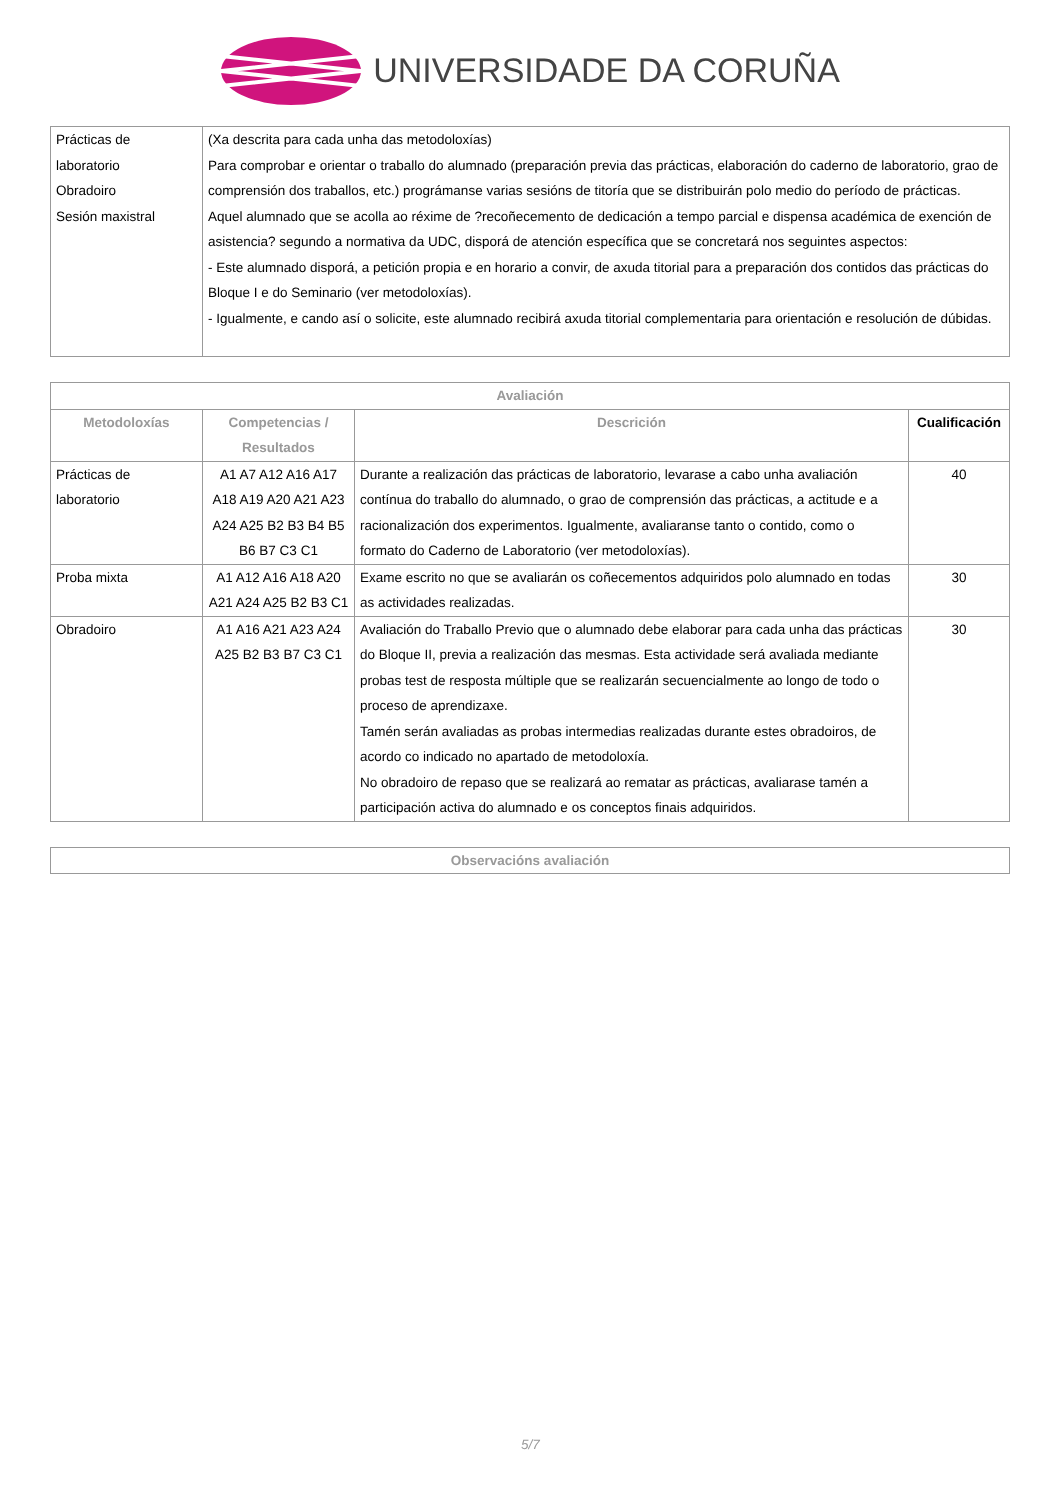UNIVERSIDADE DA CORUÑA
| Prácticas de laboratorio Obradoiro Sesión maxistral | (Xa descrita para cada unha das metodoloxías) Para comprobar e orientar o traballo do alumnado (preparación previa das prácticas, elaboración do caderno de laboratorio, grao de comprensión dos traballos, etc.) prográmanse varias sesións de titoría que se distribuirán polo medio do período de prácticas. Aquel alumnado que se acolla ao réxime de ?recoñecemento de dedicación a tempo parcial e dispensa académica de exención de asistencia? segundo a normativa da UDC, disporá de atención específica que se concretará nos seguintes aspectos: - Este alumnado disporá, a petición propia e en horario a convir, de axuda titorial para a preparación dos contidos das prácticas do Bloque I e do Seminario (ver metodoloxías). - Igualmente, e cando así o solicite, este alumnado recibirá axuda titorial complementaria para orientación e resolución de dúbidas. |
| Avaliación | | | |
| --- | --- | --- | --- |
| Metodoloxías | Competencias / Resultados | Descrición | Cualificación |
| Prácticas de laboratorio | A1 A7 A12 A16 A17 A18 A19 A20 A21 A23 A24 A25 B2 B3 B4 B5 B6 B7 C3 C1 | Durante a realización das prácticas de laboratorio, levarase a cabo unha avaliación contínua do traballo do alumnado, o grao de comprensión das prácticas, a actitude e a racionalización dos experimentos. Igualmente, avaliaranse tanto o contido, como o formato do Caderno de Laboratorio (ver metodoloxías). | 40 |
| Proba mixta | A1 A12 A16 A18 A20 A21 A24 A25 B2 B3 C1 | Exame escrito no que se avaliarán os coñecementos adquiridos polo alumnado en todas as actividades realizadas. | 30 |
| Obradoiro | A1 A16 A21 A23 A24 A25 B2 B3 B7 C3 C1 | Avaliación do Traballo Previo que o alumnado debe elaborar para cada unha das prácticas do Bloque II, previa a realización das mesmas. Esta actividade será avaliada mediante probas test de resposta múltiple que se realizarán secuencialmente ao longo de todo o proceso de aprendizaxe. Tamén serán avaliadas as probas intermedias realizadas durante estes obradoiros, de acordo co indicado no apartado de metodoloxía. No obradoiro de repaso que se realizará ao rematar as prácticas, avaliarase tamén a participación activa do alumnado e os conceptos finais adquiridos. | 30 |
| Observacións avaliación |
| --- |
5/7